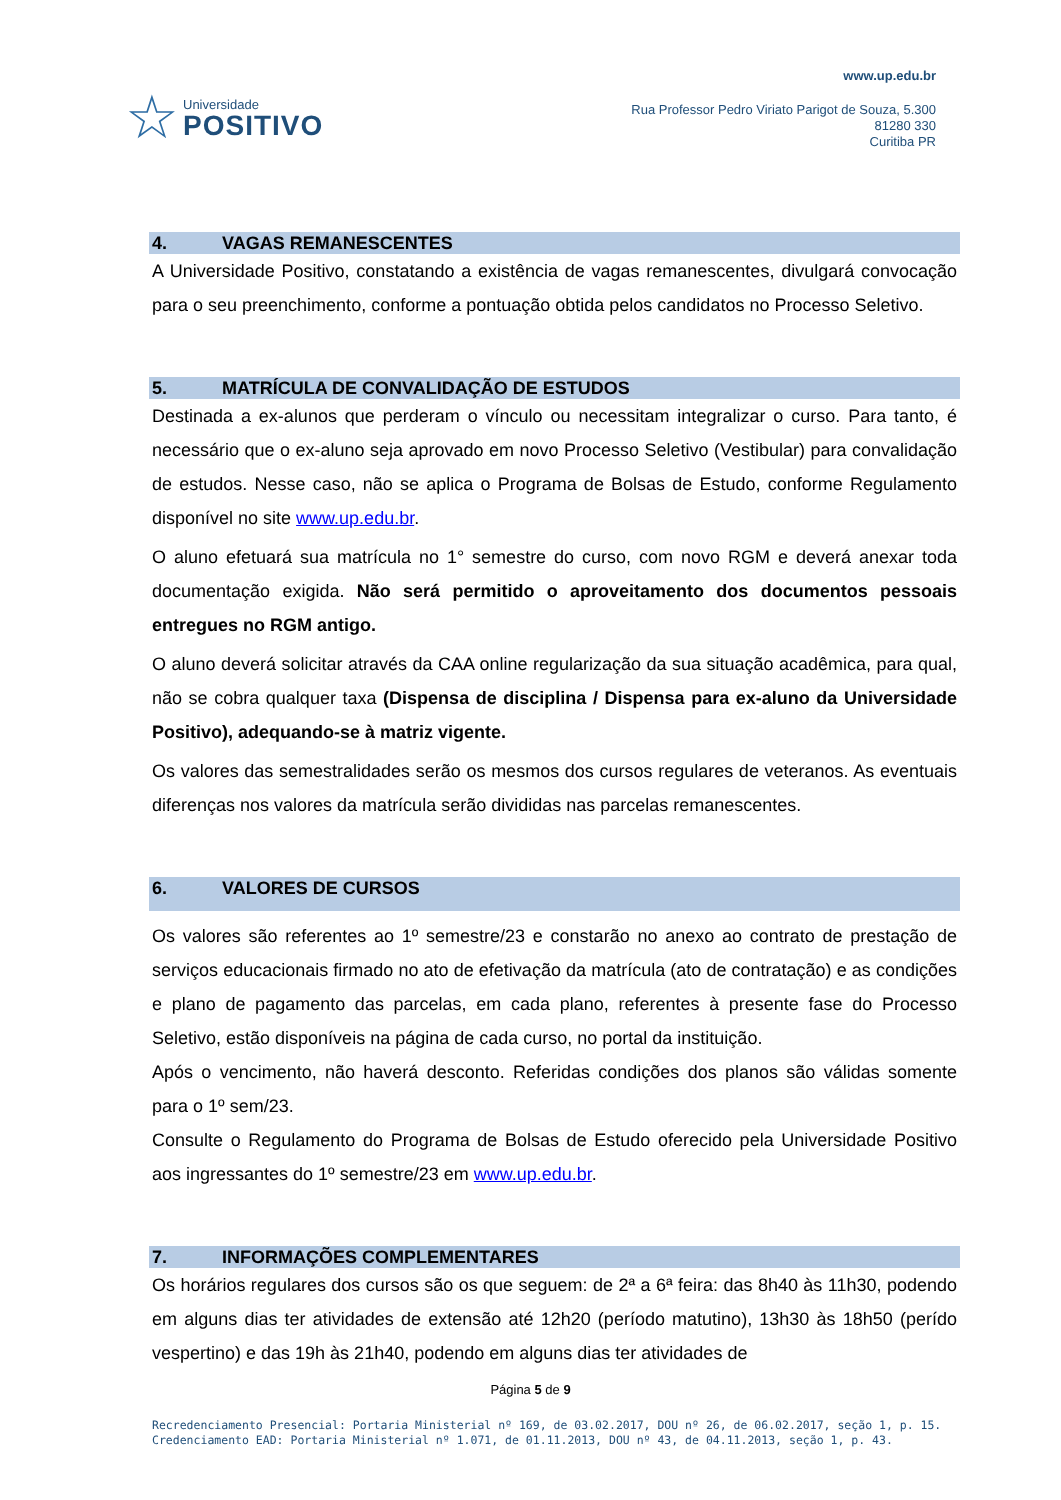☆
Universidade
POSITIVO
www.up.edu.br
Rua Professor Pedro Viriato Parigot de Souza, 5.300
81280 330
Curitiba PR
4. VAGAS REMANESCENTES
A Universidade Positivo, constatando a existência de vagas remanescentes, divulgará convocação para o seu preenchimento, conforme a pontuação obtida pelos candidatos no Processo Seletivo.
5. MATRÍCULA DE CONVALIDAÇÃO DE ESTUDOS
Destinada a ex-alunos que perderam o vínculo ou necessitam integralizar o curso. Para tanto, é necessário que o ex-aluno seja aprovado em novo Processo Seletivo (Vestibular) para convalidação de estudos. Nesse caso, não se aplica o Programa de Bolsas de Estudo, conforme Regulamento disponível no site www.up.edu.br.
O aluno efetuará sua matrícula no 1° semestre do curso, com novo RGM e deverá anexar toda documentação exigida. Não será permitido o aproveitamento dos documentos pessoais entregues no RGM antigo.
O aluno deverá solicitar através da CAA online regularização da sua situação acadêmica, para qual, não se cobra qualquer taxa (Dispensa de disciplina / Dispensa para ex-aluno da Universidade Positivo), adequando-se à matriz vigente.
Os valores das semestralidades serão os mesmos dos cursos regulares de veteranos. As eventuais diferenças nos valores da matrícula serão divididas nas parcelas remanescentes.
6. VALORES DE CURSOS
Os valores são referentes ao 1º semestre/23 e constarão no anexo ao contrato de prestação de serviços educacionais firmado no ato de efetivação da matrícula (ato de contratação) e as condições e plano de pagamento das parcelas, em cada plano, referentes à presente fase do Processo Seletivo, estão disponíveis na página de cada curso, no portal da instituição.
Após o vencimento, não haverá desconto. Referidas condições dos planos são válidas somente para o 1º sem/23.
Consulte o Regulamento do Programa de Bolsas de Estudo oferecido pela Universidade Positivo aos ingressantes do 1º semestre/23 em www.up.edu.br.
7. INFORMAÇÕES COMPLEMENTARES
Os horários regulares dos cursos são os que seguem: de 2ª a 6ª feira: das 8h40 às 11h30, podendo em alguns dias ter atividades de extensão até 12h20 (período matutino), 13h30 às 18h50 (perído vespertino) e das 19h às 21h40, podendo em alguns dias ter atividades de
Página 5 de 9
Recredenciamento Presencial: Portaria Ministerial nº 169, de 03.02.2017, DOU nº 26, de 06.02.2017, seção 1, p. 15.
Credenciamento EAD: Portaria Ministerial nº 1.071, de 01.11.2013, DOU nº 43, de 04.11.2013, seção 1, p. 43.